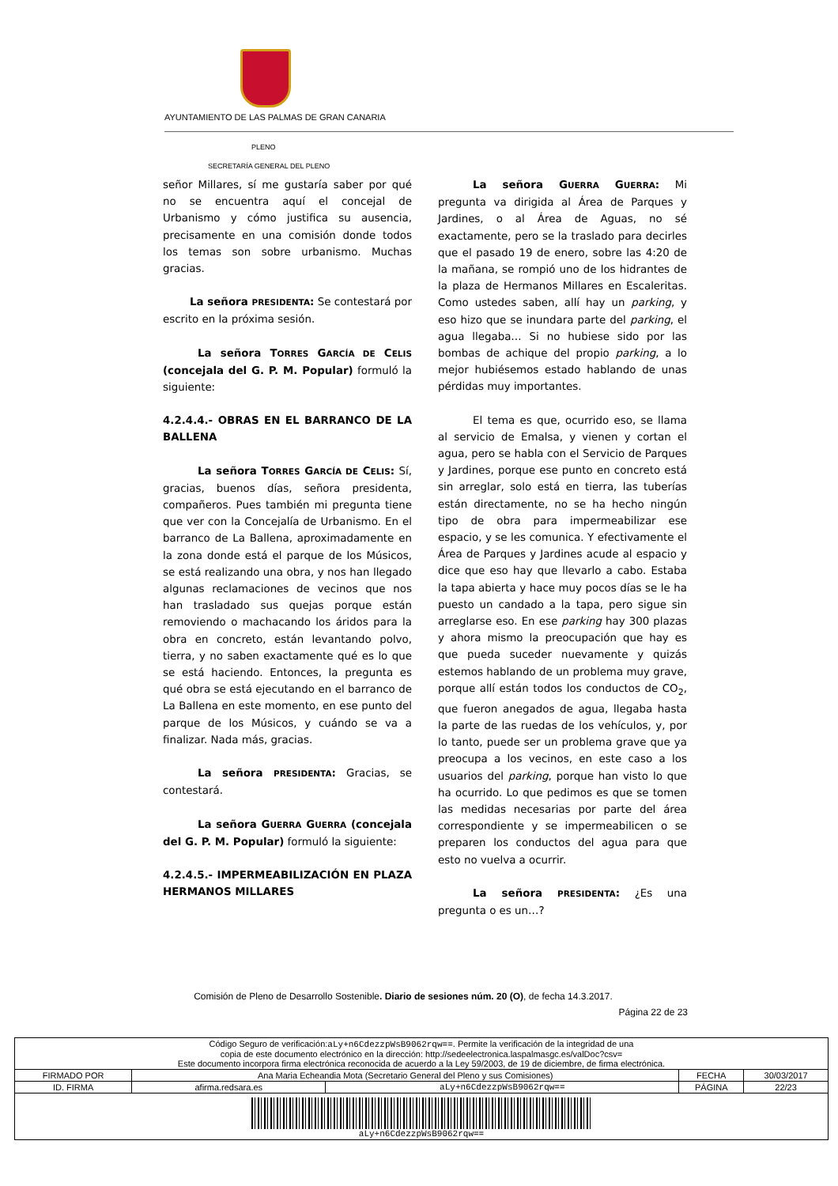AYUNTAMIENTO DE LAS PALMAS DE GRAN CANARIA
PLENO
SECRETARÍA GENERAL DEL PLENO
señor Millares, sí me gustaría saber por qué no se encuentra aquí el concejal de Urbanismo y cómo justifica su ausencia, precisamente en una comisión donde todos los temas son sobre urbanismo. Muchas gracias.
La señora PRESIDENTA: Se contestará por escrito en la próxima sesión.
La señora TORRES GARCÍA DE CELIS (concejala del G. P. M. Popular) formuló la siguiente:
4.2.4.4.- OBRAS EN EL BARRANCO DE LA BALLENA
La señora TORRES GARCÍA DE CELIS: Sí, gracias, buenos días, señora presidenta, compañeros. Pues también mi pregunta tiene que ver con la Concejalía de Urbanismo. En el barranco de La Ballena, aproximadamente en la zona donde está el parque de los Músicos, se está realizando una obra, y nos han llegado algunas reclamaciones de vecinos que nos han trasladado sus quejas porque están removiendo o machacando los áridos para la obra en concreto, están levantando polvo, tierra, y no saben exactamente qué es lo que se está haciendo. Entonces, la pregunta es qué obra se está ejecutando en el barranco de La Ballena en este momento, en ese punto del parque de los Músicos, y cuándo se va a finalizar. Nada más, gracias.
La señora PRESIDENTA: Gracias, se contestará.
La señora GUERRA GUERRA (concejala del G. P. M. Popular) formuló la siguiente:
4.2.4.5.- IMPERMEABILIZACIÓN EN PLAZA HERMANOS MILLARES
La señora GUERRA GUERRA: Mi pregunta va dirigida al Área de Parques y Jardines, o al Área de Aguas, no sé exactamente, pero se la traslado para decirles que el pasado 19 de enero, sobre las 4:20 de la mañana, se rompió uno de los hidrantes de la plaza de Hermanos Millares en Escaleritas. Como ustedes saben, allí hay un parking, y eso hizo que se inundara parte del parking, el agua llegaba… Si no hubiese sido por las bombas de achique del propio parking, a lo mejor hubiésemos estado hablando de unas pérdidas muy importantes.
El tema es que, ocurrido eso, se llama al servicio de Emalsa, y vienen y cortan el agua, pero se habla con el Servicio de Parques y Jardines, porque ese punto en concreto está sin arreglar, solo está en tierra, las tuberías están directamente, no se ha hecho ningún tipo de obra para impermeabilizar ese espacio, y se les comunica. Y efectivamente el Área de Parques y Jardines acude al espacio y dice que eso hay que llevarlo a cabo. Estaba la tapa abierta y hace muy pocos días se le ha puesto un candado a la tapa, pero sigue sin arreglarse eso. En ese parking hay 300 plazas y ahora mismo la preocupación que hay es que pueda suceder nuevamente y quizás estemos hablando de un problema muy grave, porque allí están todos los conductos de CO<sub>2</sub>, que fueron anegados de agua, llegaba hasta la parte de las ruedas de los vehículos, y, por lo tanto, puede ser un problema grave que ya preocupa a los vecinos, en este caso a los usuarios del parking, porque han visto lo que ha ocurrido. Lo que pedimos es que se tomen las medidas necesarias por parte del área correspondiente y se impermeabilicen o se preparen los conductos del agua para que esto no vuelva a ocurrir.
La señora PRESIDENTA: ¿Es una pregunta o es un…?
Comisión de Pleno de Desarrollo Sostenible. Diario de sesiones núm. 20 (O), de fecha 14.3.2017.
Página 22 de 23
| Código Seguro de verificación: aLy+n6CdezzpWsB9062rqw== . Permite la verificación de la integridad de una copia de este documento electrónico en la dirección: http://sedeelectronica.laspalmasgc.es/valDoc?csv= Este documento incorpora firma electrónica reconocida de acuerdo a la Ley 59/2003, de 19 de diciembre, de firma electrónica. | | | | |
| FIRMADO POR | Ana Maria Echeandia Mota (Secretario General del Pleno y sus Comisiones) | | FECHA | 30/03/2017 |
| ID. FIRMA | afirma.redsara.es | aLy+n6CdezzpWsB9062rqw== | PÁGINA | 22/23 |
| aLy+n6CdezzpWsB9062rqw== | | | | |